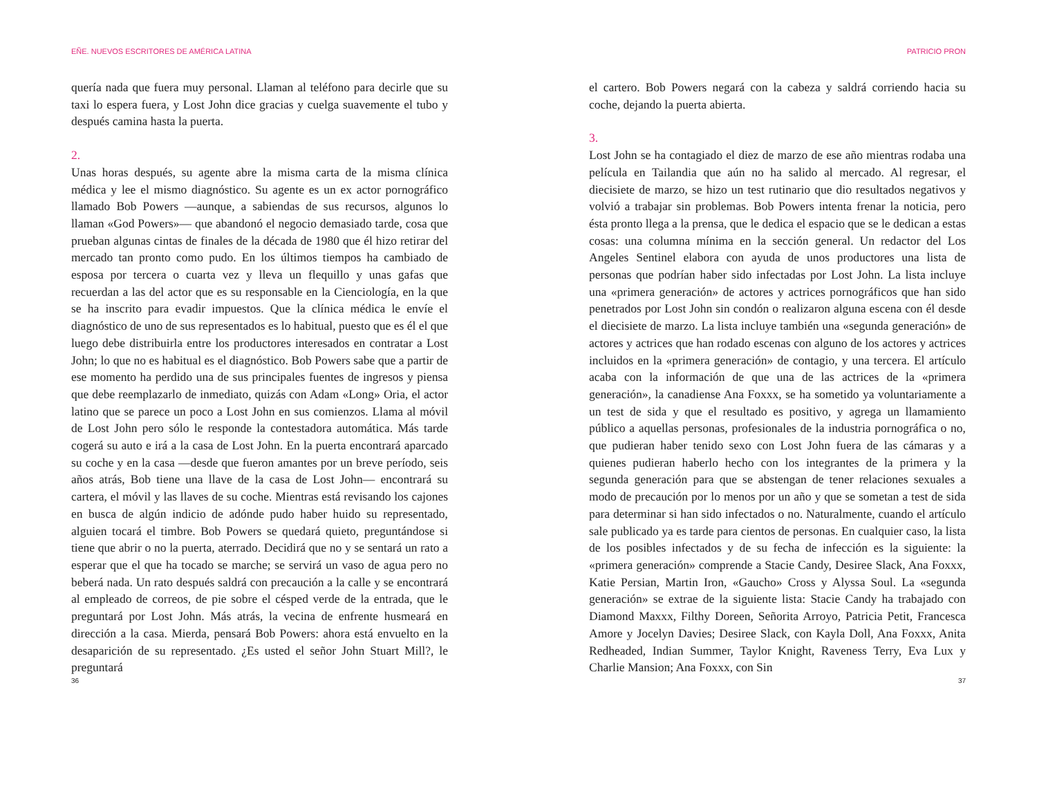EÑE. NUEVOS ESCRITORES DE AMÉRICA LATINA
quería nada que fuera muy personal. Llaman al teléfono para decirle que su taxi lo espera fuera, y Lost John dice gracias y cuelga suavemente el tubo y después camina hasta la puerta.
2.
Unas horas después, su agente abre la misma carta de la misma clínica médica y lee el mismo diagnóstico. Su agente es un ex actor pornográfico llamado Bob Powers —aunque, a sabiendas de sus recursos, algunos lo llaman «God Powers»— que abandonó el negocio demasiado tarde, cosa que prueban algunas cintas de finales de la década de 1980 que él hizo retirar del mercado tan pronto como pudo. En los últimos tiempos ha cambiado de esposa por tercera o cuarta vez y lleva un flequillo y unas gafas que recuerdan a las del actor que es su responsable en la Cienciología, en la que se ha inscrito para evadir impuestos. Que la clínica médica le envíe el diagnóstico de uno de sus representados es lo habitual, puesto que es él el que luego debe distribuirla entre los productores interesados en contratar a Lost John; lo que no es habitual es el diagnóstico. Bob Powers sabe que a partir de ese momento ha perdido una de sus principales fuentes de ingresos y piensa que debe reemplazarlo de inmediato, quizás con Adam «Long» Oria, el actor latino que se parece un poco a Lost John en sus comienzos. Llama al móvil de Lost John pero sólo le responde la contestadora automática. Más tarde cogerá su auto e irá a la casa de Lost John. En la puerta encontrará aparcado su coche y en la casa —desde que fueron amantes por un breve período, seis años atrás, Bob tiene una llave de la casa de Lost John— encontrará su cartera, el móvil y las llaves de su coche. Mientras está revisando los cajones en busca de algún indicio de adónde pudo haber huido su representado, alguien tocará el timbre. Bob Powers se quedará quieto, preguntándose si tiene que abrir o no la puerta, aterrado. Decidirá que no y se sentará un rato a esperar que el que ha tocado se marche; se servirá un vaso de agua pero no beberá nada. Un rato después saldrá con precaución a la calle y se encontrará al empleado de correos, de pie sobre el césped verde de la entrada, que le preguntará por Lost John. Más atrás, la vecina de enfrente husmeará en dirección a la casa. Mierda, pensará Bob Powers: ahora está envuelto en la desaparición de su representado. ¿Es usted el señor John Stuart Mill?, le preguntará
36
PATRICIO PRON
el cartero. Bob Powers negará con la cabeza y saldrá corriendo hacia su coche, dejando la puerta abierta.
3.
Lost John se ha contagiado el diez de marzo de ese año mientras rodaba una película en Tailandia que aún no ha salido al mercado. Al regresar, el diecisiete de marzo, se hizo un test rutinario que dio resultados negativos y volvió a trabajar sin problemas. Bob Powers intenta frenar la noticia, pero ésta pronto llega a la prensa, que le dedica el espacio que se le dedican a estas cosas: una columna mínima en la sección general. Un redactor del Los Angeles Sentinel elabora con ayuda de unos productores una lista de personas que podrían haber sido infectadas por Lost John. La lista incluye una «primera generación» de actores y actrices pornográficos que han sido penetrados por Lost John sin condón o realizaron alguna escena con él desde el diecisiete de marzo. La lista incluye también una «segunda generación» de actores y actrices que han rodado escenas con alguno de los actores y actrices incluidos en la «primera generación» de contagio, y una tercera. El artículo acaba con la información de que una de las actrices de la «primera generación», la canadiense Ana Foxxx, se ha sometido ya voluntariamente a un test de sida y que el resultado es positivo, y agrega un llamamiento público a aquellas personas, profesionales de la industria pornográfica o no, que pudieran haber tenido sexo con Lost John fuera de las cámaras y a quienes pudieran haberlo hecho con los integrantes de la primera y la segunda generación para que se abstengan de tener relaciones sexuales a modo de precaución por lo menos por un año y que se sometan a test de sida para determinar si han sido infectados o no. Naturalmente, cuando el artículo sale publicado ya es tarde para cientos de personas. En cualquier caso, la lista de los posibles infectados y de su fecha de infección es la siguiente: la «primera generación» comprende a Stacie Candy, Desiree Slack, Ana Foxxx, Katie Persian, Martin Iron, «Gaucho» Cross y Alyssa Soul. La «segunda generación» se extrae de la siguiente lista: Stacie Candy ha trabajado con Diamond Maxxx, Filthy Doreen, Señorita Arroyo, Patricia Petit, Francesca Amore y Jocelyn Davies; Desiree Slack, con Kayla Doll, Ana Foxxx, Anita Redheaded, Indian Summer, Taylor Knight, Raveness Terry, Eva Lux y Charlie Mansion; Ana Foxxx, con Sin
37